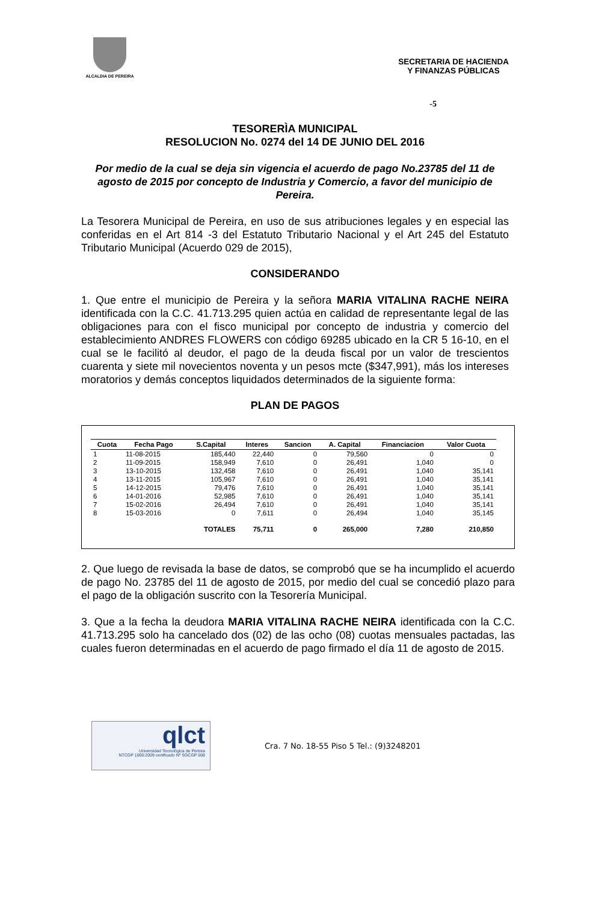ALCALDIA DE PEREIRA
SECRETARIA DE HACIENDA
Y FINANZAS PÚBLICAS
-5
TESORERÌA MUNICIPAL
RESOLUCION No. 0274 del 14 DE JUNIO DEL 2016
Por medio de la cual se deja sin vigencia el acuerdo de pago No.23785 del 11 de agosto de 2015 por concepto de Industria y Comercio, a favor del municipio de Pereira.
La Tesorera Municipal de Pereira, en uso de sus atribuciones legales y en especial las conferidas en el Art 814 -3 del Estatuto Tributario Nacional y el Art 245 del Estatuto Tributario Municipal (Acuerdo 029 de 2015),
CONSIDERANDO
1. Que entre el municipio de Pereira y la señora MARIA VITALINA RACHE NEIRA identificada con la C.C. 41.713.295 quien actúa en calidad de representante legal de las obligaciones para con el fisco municipal por concepto de industria y comercio del establecimiento ANDRES FLOWERS con código 69285 ubicado en la CR 5 16-10, en el cual se le facilitó al deudor, el pago de la deuda fiscal por un valor de trescientos cuarenta y siete mil novecientos noventa y un pesos mcte ($347,991), más los intereses moratorios y demás conceptos liquidados determinados de la siguiente forma:
PLAN DE PAGOS
| Cuota | Fecha Pago | S.Capital | Interes | Sancion | A. Capital | Financiacion | Valor Cuota |
| --- | --- | --- | --- | --- | --- | --- | --- |
| 1 | 11-08-2015 | 185,440 | 22,440 | 0 | 79,560 | 0 | 0 |
| 2 | 11-09-2015 | 158,949 | 7,610 | 0 | 26,491 | 1,040 | 0 |
| 3 | 13-10-2015 | 132,458 | 7,610 | 0 | 26,491 | 1,040 | 35,141 |
| 4 | 13-11-2015 | 105,967 | 7,610 | 0 | 26,491 | 1,040 | 35,141 |
| 5 | 14-12-2015 | 79,476 | 7,610 | 0 | 26,491 | 1,040 | 35,141 |
| 6 | 14-01-2016 | 52,985 | 7,610 | 0 | 26,491 | 1,040 | 35,141 |
| 7 | 15-02-2016 | 26,494 | 7,610 | 0 | 26,491 | 1,040 | 35,141 |
| 8 | 15-03-2016 | 0 | 7,611 | 0 | 26,494 | 1,040 | 35,145 |
| | | TOTALES | 75,711 | 0 | 265,000 | 7,280 | 210,850 |
2. Que luego de revisada la base de datos, se comprobó que se ha incumplido el acuerdo de pago No. 23785 del 11 de agosto de 2015, por medio del cual se concedió plazo para el pago de la obligación suscrito con la Tesorería Municipal.
3. Que a la fecha la deudora MARIA VITALINA RACHE NEIRA identificada con la C.C. 41.713.295 solo ha cancelado dos (02) de las ocho (08) cuotas mensuales pactadas, las cuales fueron determinadas en el acuerdo de pago firmado el día 11 de agosto de 2015.
qlct
Universidad Tecnológica de Pereira
NTCGP 1000:2009 certificado Nº SGCGP 008
Cra. 7 No. 18-55 Piso 5 Tel.: (9)3248201